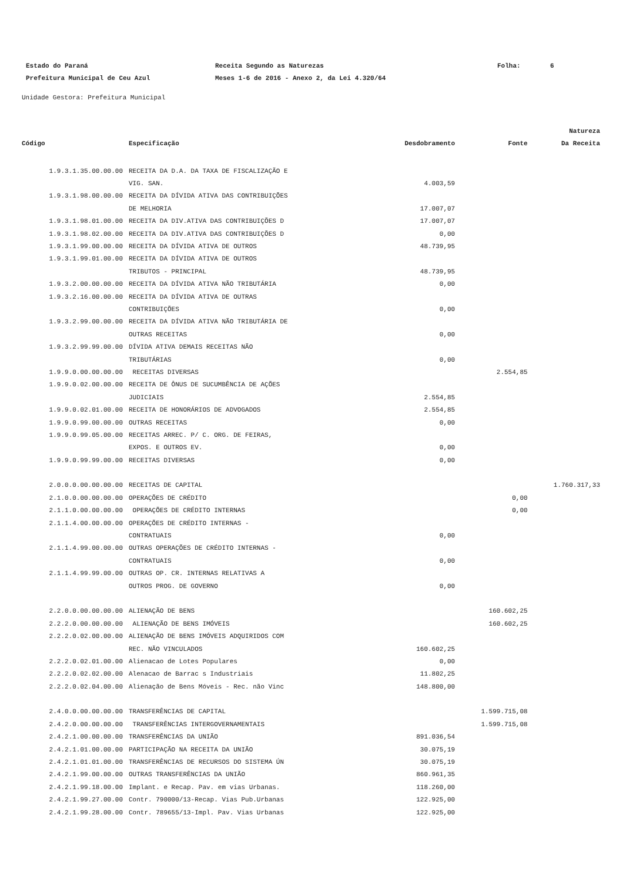| Estado do Paraná | Receita Segundo as Naturezas | Folha: | 6 |
| Prefeitura Municipal de Ceu Azul | Meses 1-6 de 2016 - Anexo 2, da Lei 4.320/64 | | |
Unidade Gestora: Prefeitura Municipal
| | | | | Natureza |
| --- | --- | --- | --- | --- |
| Código | Especificação | Desdobramento | Fonte | Da Receita |
| 1.9.3.1.35.00.00.00 | RECEITA DA D.A. DA TAXA DE FISCALIZAÇÃO E | | | |
| | VIG. SAN. | 4.003,59 | | |
| 1.9.3.1.98.00.00.00 | RECEITA DA DÍVIDA ATIVA DAS CONTRIBUIÇÕES | | | |
| | DE MELHORIA | 17.007,07 | | |
| 1.9.3.1.98.01.00.00 | RECEITA DA DIV.ATIVA DAS CONTRIBUIÇÕES D | 17.007,07 | | |
| 1.9.3.1.98.02.00.00 | RECEITA DA DIV.ATIVA DAS CONTRIBUIÇÕES D | 0,00 | | |
| 1.9.3.1.99.00.00.00 | RECEITA DA DÍVIDA ATIVA DE OUTROS | 48.739,95 | | |
| 1.9.3.1.99.01.00.00 | RECEITA DA DÍVIDA ATIVA DE OUTROS | | | |
| | TRIBUTOS - PRINCIPAL | 48.739,95 | | |
| 1.9.3.2.00.00.00.00 | RECEITA DA DÍVIDA ATIVA NÃO TRIBUTÁRIA | 0,00 | | |
| 1.9.3.2.16.00.00.00 | RECEITA DA DÍVIDA ATIVA DE OUTRAS | | | |
| | CONTRIBUIÇÕES | 0,00 | | |
| 1.9.3.2.99.00.00.00 | RECEITA DA DÍVIDA ATIVA NÃO TRIBUTÁRIA DE | | | |
| | OUTRAS RECEITAS | 0,00 | | |
| 1.9.3.2.99.99.00.00 | DÍVIDA ATIVA DEMAIS RECEITAS NÃO | | | |
| | TRIBUTÁRIAS | 0,00 | | |
| 1.9.9.0.00.00.00.00 | RECEITAS DIVERSAS | | 2.554,85 | |
| 1.9.9.0.02.00.00.00 | RECEITA DE ÔNUS DE SUCUMBÊNCIA DE AÇÕES | | | |
| | JUDICIAIS | 2.554,85 | | |
| 1.9.9.0.02.01.00.00 | RECEITA DE HONORÁRIOS DE ADVOGADOS | 2.554,85 | | |
| 1.9.9.0.99.00.00.00 | OUTRAS RECEITAS | 0,00 | | |
| 1.9.9.0.99.05.00.00 | RECEITAS ARREC. P/ C. ORG. DE FEIRAS, | | | |
| | EXPOS. E OUTROS EV. | 0,00 | | |
| 1.9.9.0.99.99.00.00 | RECEITAS DIVERSAS | 0,00 | | |
| 2.0.0.0.00.00.00.00 | RECEITAS DE CAPITAL | | | 1.760.317,33 |
| 2.1.0.0.00.00.00.00 | OPERAÇÕES DE CRÉDITO | | 0,00 | |
| 2.1.1.0.00.00.00.00 | OPERAÇÕES DE CRÉDITO INTERNAS | | 0,00 | |
| 2.1.1.4.00.00.00.00 | OPERAÇÕES DE CRÉDITO INTERNAS - | | | |
| | CONTRATUAIS | 0,00 | | |
| 2.1.1.4.99.00.00.00 | OUTRAS OPERAÇÕES DE CRÉDITO INTERNAS - | | | |
| | CONTRATUAIS | 0,00 | | |
| 2.1.1.4.99.99.00.00 | OUTRAS OP. CR. INTERNAS RELATIVAS A | | | |
| | OUTROS PROG. DE GOVERNO | 0,00 | | |
| 2.2.0.0.00.00.00.00 | ALIENAÇÃO DE BENS | | 160.602,25 | |
| 2.2.2.0.00.00.00.00 | ALIENAÇÃO DE BENS IMÓVEIS | | 160.602,25 | |
| 2.2.2.0.02.00.00.00 | ALIENAÇÃO DE BENS IMÓVEIS ADQUIRIDOS COM | | | |
| | REC. NÃO VINCULADOS | 160.602,25 | | |
| 2.2.2.0.02.01.00.00 | Alienacao de Lotes Populares | 0,00 | | |
| 2.2.2.0.02.02.00.00 | Alenacao de Barrac s Industriais | 11.802,25 | | |
| 2.2.2.0.02.04.00.00 | Alienação de Bens Móveis - Rec. não Vinc | 148.800,00 | | |
| 2.4.0.0.00.00.00.00 | TRANSFERÊNCIAS DE CAPITAL | | 1.599.715,08 | |
| 2.4.2.0.00.00.00.00 | TRANSFERÊNCIAS INTERGOVERNAMENTAIS | | 1.599.715,08 | |
| 2.4.2.1.00.00.00.00 | TRANSFERÊNCIAS DA UNIÃO | 891.036,54 | | |
| 2.4.2.1.01.00.00.00 | PARTICIPAÇÃO NA RECEITA DA UNIÃO | 30.075,19 | | |
| 2.4.2.1.01.01.00.00 | TRANSFERÊNCIAS DE RECURSOS DO SISTEMA ÚN | 30.075,19 | | |
| 2.4.2.1.99.00.00.00 | OUTRAS TRANSFERÊNCIAS DA UNIÃO | 860.961,35 | | |
| 2.4.2.1.99.18.00.00 | Implant. e Recap. Pav. em vias Urbanas. | 118.260,00 | | |
| 2.4.2.1.99.27.00.00 | Contr. 790000/13-Recap. Vias Pub.Urbanas | 122.925,00 | | |
| 2.4.2.1.99.28.00.00 | Contr. 789655/13-Impl. Pav. Vias Urbanas | 122.925,00 | | |